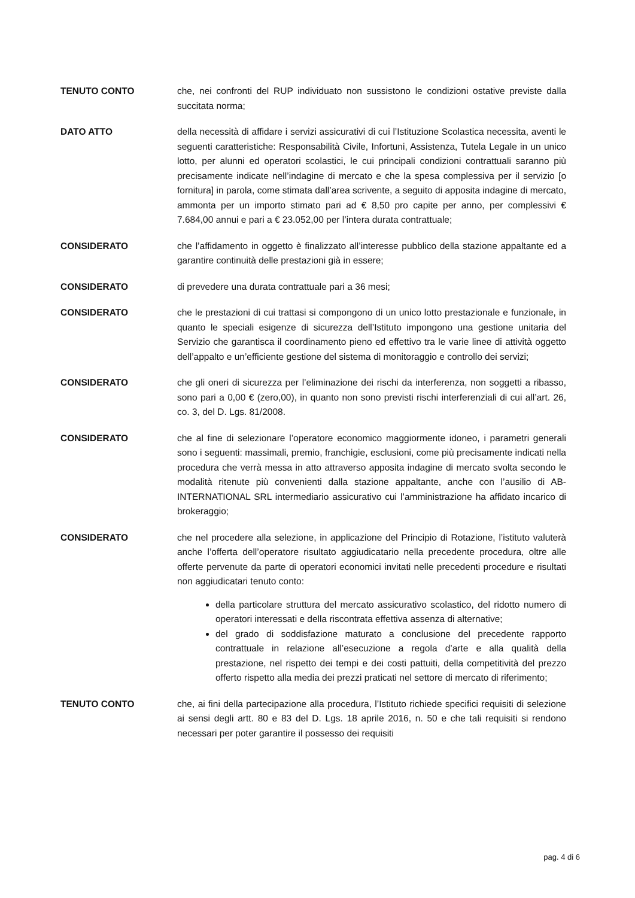TENUTO CONTO che, nei confronti del RUP individuato non sussistono le condizioni ostative previste dalla succitata norma;
DATO ATTO della necessità di affidare i servizi assicurativi di cui l’Istituzione Scolastica necessita, aventi le seguenti caratteristiche: Responsabilità Civile, Infortuni, Assistenza, Tutela Legale in un unico lotto, per alunni ed operatori scolastici, le cui principali condizioni contrattuali saranno più precisamente indicate nell’indagine di mercato e che la spesa complessiva per il servizio [o fornitura] in parola, come stimata dall’area scrivente, a seguito di apposita indagine di mercato, ammonta per un importo stimato pari ad € 8,50 pro capite per anno, per complessivi € 7.684,00 annui e pari a € 23.052,00 per l’intera durata contrattuale;
CONSIDERATO che l’affidamento in oggetto è finalizzato all’interesse pubblico della stazione appaltante ed a garantire continuità delle prestazioni già in essere;
CONSIDERATO di prevedere una durata contrattuale pari a 36 mesi;
CONSIDERATO che le prestazioni di cui trattasi si compongono di un unico lotto prestazionale e funzionale, in quanto le speciali esigenze di sicurezza dell’Istituto impongono una gestione unitaria del Servizio che garantisca il coordinamento pieno ed effettivo tra le varie linee di attività oggetto dell’appalto e un’efficiente gestione del sistema di monitoraggio e controllo dei servizi;
CONSIDERATO che gli oneri di sicurezza per l’eliminazione dei rischi da interferenza, non soggetti a ribasso, sono pari a 0,00 € (zero,00), in quanto non sono previsti rischi interferenziali di cui all’art. 26, co. 3, del D. Lgs. 81/2008.
CONSIDERATO che al fine di selezionare l’operatore economico maggiormente idoneo, i parametri generali sono i seguenti: massimali, premio, franchigie, esclusioni, come più precisamente indicati nella procedura che verrà messa in atto attraverso apposita indagine di mercato svolta secondo le modalità ritenute più convenienti dalla stazione appaltante, anche con l’ausilio di AB-INTERNATIONAL SRL intermediario assicurativo cui l’amministrazione ha affidato incarico di brokeraggio;
CONSIDERATO che nel procedere alla selezione, in applicazione del Principio di Rotazione, l’istituto valuterà anche l’offerta dell’operatore risultato aggiudicatario nella precedente procedura, oltre alle offerte pervenute da parte di operatori economici invitati nelle precedenti procedure e risultati non aggiudicatari tenuto conto:
della particolare struttura del mercato assicurativo scolastico, del ridotto numero di operatori interessati e della riscontrata effettiva assenza di alternative;
del grado di soddisfazione maturato a conclusione del precedente rapporto contrattuale in relazione all’esecuzione a regola d’arte e alla qualità della prestazione, nel rispetto dei tempi e dei costi pattuiti, della competitività del prezzo offerto rispetto alla media dei prezzi praticati nel settore di mercato di riferimento;
TENUTO CONTO che, ai fini della partecipazione alla procedura, l’Istituto richiede specifici requisiti di selezione ai sensi degli artt. 80 e 83 del D. Lgs. 18 aprile 2016, n. 50 e che tali requisiti si rendono necessari per poter garantire il possesso dei requisiti
pag. 4 di 6